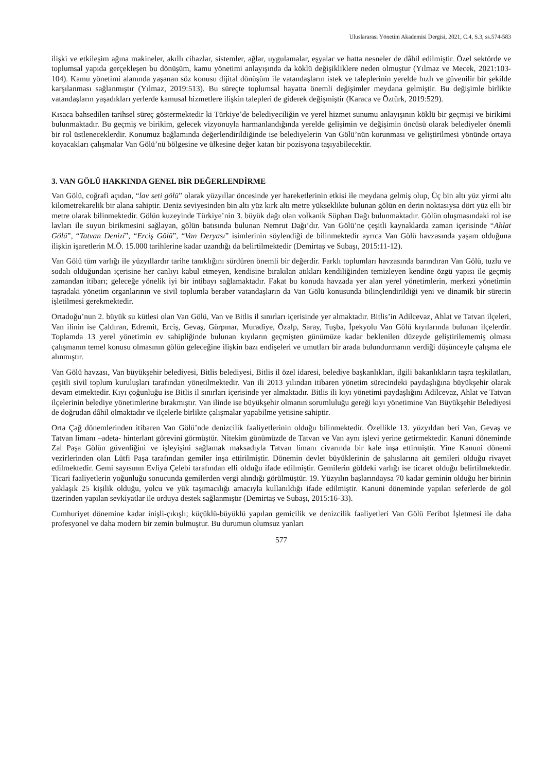Uluslararası Yönetim Akademisi Dergisi, 2021, C.4, S.3, ss.574-583
ilişki ve etkileşim ağına makineler, akıllı cihazlar, sistemler, ağlar, uygulamalar, eşyalar ve hatta nesneler de dâhil edilmiştir. Özel sektörde ve toplumsal yapıda gerçekleşen bu dönüşüm, kamu yönetimi anlayışında da köklü değişikliklere neden olmuştur (Yılmaz ve Mecek, 2021:103-104). Kamu yönetimi alanında yaşanan söz konusu dijital dönüşüm ile vatandaşların istek ve taleplerinin yerelde hızlı ve güvenilir bir şekilde karşılanması sağlanmıştır (Yılmaz, 2019:513). Bu süreçte toplumsal hayatta önemli değişimler meydana gelmiştir. Bu değişimle birlikte vatandaşların yaşadıkları yerlerde kamusal hizmetlere ilişkin talepleri de giderek değişmiştir (Karaca ve Öztürk, 2019:529).
Kısaca bahsedilen tarihsel süreç göstermektedir ki Türkiye’de belediyeciliğin ve yerel hizmet sunumu anlayışının köklü bir geçmişi ve birikimi bulunmaktadır. Bu geçmiş ve birikim, gelecek vizyonuyla harmanlandığında yerelde gelişimin ve değişimin öncüsü olarak belediyeler önemli bir rol üstleneceklerdir. Konumuz bağlamında değerlendirildiğinde ise belediyelerin Van Gölü’nün korunması ve geliştirilmesi yönünde ortaya koyacakları çalışmalar Van Gölü’nü bölgesine ve ülkesine değer katan bir pozisyona taşıyabilecektir.
3. VAN GÖLÜ HAKKINDA GENEL BİR DEĞERLENDİRME
Van Gölü, coğrafi açıdan, “lav seti gölü” olarak yüzyıllar öncesinde yer hareketlerinin etkisi ile meydana gelmiş olup, Üç bin altı yüz yirmi altı kilometrekarelik bir alana sahiptir. Deniz seviyesinden bin altı yüz kırk altı metre yükseklikte bulunan gölün en derin noktasıysa dört yüz elli bir metre olarak bilinmektedir. Gölün kuzeyinde Türkiye’nin 3. büyük dağı olan volkanik Süphan Dağı bulunmaktadır. Gölün oluşmasındaki rol ise lavları ile suyun birikmesini sağlayan, gölün batısında bulunan Nemrut Dağı’dır. Van Gölü’ne çeşitli kaynaklarda zaman içerisinde “Ahlat Gölü”, “Tatvan Denizi”, “Erciş Gölü”, “Van Deryası” isimlerinin söylendiği de bilinmektedir ayrıca Van Gölü havzasında yaşam olduğuna ilişkin işaretlerin M.Ö. 15.000 tarihlerine kadar uzandığı da belirtilmektedir (Demirtaş ve Subaşı, 2015:11-12).
Van Gölü tüm varlığı ile yüzyıllardır tarihe tanıklığını sürdüren önemli bir değerdir. Farklı toplumları havzasında barındıran Van Gölü, tuzlu ve sodalı olduğundan içerisine her canlıyı kabul etmeyen, kendisine bırakılan atıkları kendiliğinden temizleyen kendine özgü yapısı ile geçmiş zamandan itibarı; geleceğe yönelik iyi bir intibayı sağlamaktadır. Fakat bu konuda havzada yer alan yerel yönetimlerin, merkezi yönetimin taşradaki yönetim organlarının ve sivil toplumla beraber vatandaşların da Van Gölü konusunda bilinçlendirildiği yeni ve dinamik bir sürecin işletilmesi gerekmektedir.
Ortadoğu’nun 2. büyük su kütlesi olan Van Gölü, Van ve Bitlis il sınırları içerisinde yer almaktadır. Bitlis’in Adilcevaz, Ahlat ve Tatvan ilçeleri, Van ilinin ise Çaldıran, Edremit, Erciş, Gevaş, Gürpınar, Muradiye, Özalp, Saray, Tuşba, İpekyolu Van Gölü kıyılarında bulunan ilçelerdir. Toplamda 13 yerel yönetimin ev sahipliğinde bulunan kıyıların geçmişten günümüze kadar beklenilen düzeyde geliştirilememiş olması çalışmanın temel konusu olmasının gölün geleceğine ilişkin bazı endişeleri ve umutları bir arada bulundurmanın verdiği düşünceyle çalışma ele alınmıştır.
Van Gölü havzası, Van büyükşehir belediyesi, Bitlis belediyesi, Bitlis il özel idaresi, belediye başkanlıkları, ilgili bakanlıkların taşra teşkilatları, çeşitli sivil toplum kuruluşları tarafından yönetilmektedir. Van ili 2013 yılından itibaren yönetim sürecindeki paydaşlığına büyükşehir olarak devam etmektedir. Kıyı çoğunluğu ise Bitlis il sınırları içerisinde yer almaktadır. Bitlis ili kıyı yönetimi paydaşlığını Adilcevaz, Ahlat ve Tatvan ilçelerinin belediye yönetimlerine bırakmıştır. Van ilinde ise büyükşehir olmanın sorumluluğu gereği kıyı yönetimine Van Büyükşehir Belediyesi de doğrudan dâhil olmaktadır ve ilçelerle birlikte çalışmalar yapabilme yetisine sahiptir.
Orta Çağ dönemlerinden itibaren Van Gölü’nde denizcilik faaliyetlerinin olduğu bilinmektedir. Özellikle 13. yüzyıldan beri Van, Gevaş ve Tatvan limanı –adeta- hinterlant görevini görmüştür. Nitekim günümüzde de Tatvan ve Van aynı işlevi yerine getirmektedir. Kanuni döneminde Zal Paşa Gölün güvenliğini ve işleyişini sağlamak maksadıyla Tatvan limanı civarında bir kale inşa ettirmiştir. Yine Kanuni dönemi vezirlerinden olan Lütfi Paşa tarafından gemiler inşa ettirilmiştir. Dönemin devlet büyüklerinin de şahıslarına ait gemileri olduğu rivayet edilmektedir. Gemi sayısının Evliya Çelebi tarafından elli olduğu ifade edilmiştir. Gemilerin göldeki varlığı ise ticaret olduğu belirtilmektedir. Ticari faaliyetlerin yoğunluğu sonucunda gemilerden vergi alındığı görülmüştür. 19. Yüzyılın başlarındaysa 70 kadar geminin olduğu her birinin yaklaşık 25 kişilik olduğu, yolcu ve yük taşımacılığı amacıyla kullanıldığı ifade edilmiştir. Kanuni döneminde yapılan seferlerde de göl üzerinden yapılan sevkiyatlar ile orduya destek sağlanmıştır (Demirtaş ve Subaşı, 2015:16-33).
Cumhuriyet dönemine kadar inişli-çıkışlı; küçüklü-büyüklü yapılan gemicilik ve denizcilik faaliyetleri Van Gölü Feribot İşletmesi ile daha profesyonel ve daha modern bir zemin bulmuştur. Bu durumun olumsuz yanları
577